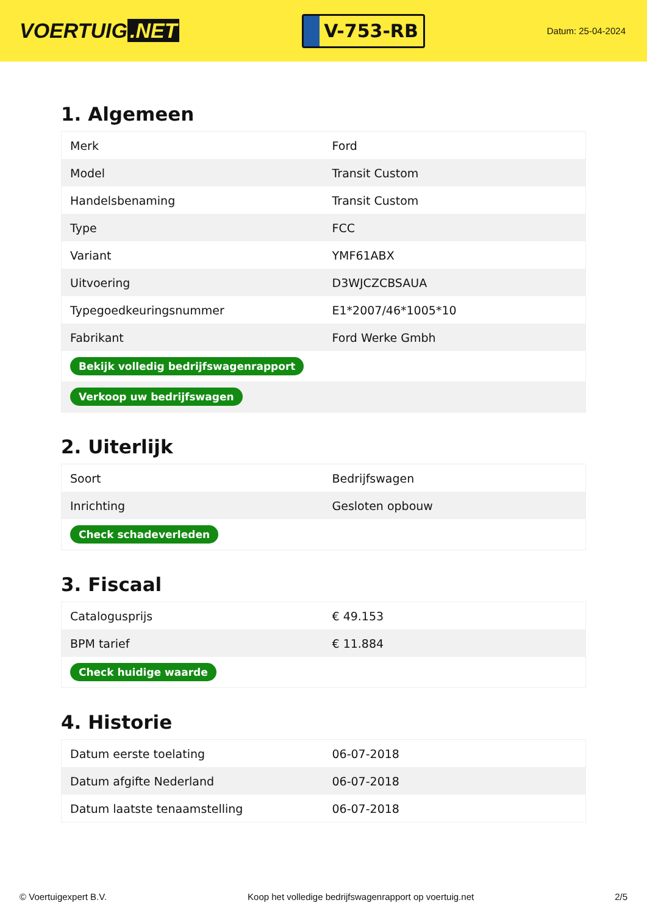VOERTUIG.NET
V-753-RB
Datum: 25-04-2024
1. Algemeen
| Merk | Ford |
| Model | Transit Custom |
| Handelsbenaming | Transit Custom |
| Type | FCC |
| Variant | YMF61ABX |
| Uitvoering | D3WJCZCBSAUA |
| Typegoedkeuringsnummer | E1*2007/46*1005*10 |
| Fabrikant | Ford Werke Gmbh |
| Bekijk volledig bedrijfswagenrapport | |
| Verkoop uw bedrijfswagen | |
2. Uiterlijk
| Soort | Bedrijfswagen |
| Inrichting | Gesloten opbouw |
| Check schadeverleden | |
3. Fiscaal
| Catalogusprijs | € 49.153 |
| BPM tarief | € 11.884 |
| Check huidige waarde | |
4. Historie
| Datum eerste toelating | 06-07-2018 |
| Datum afgifte Nederland | 06-07-2018 |
| Datum laatste tenaamstelling | 06-07-2018 |
© Voertuigexpert B.V. Koop het volledige bedrijfswagenrapport op voertuig.net 2/5